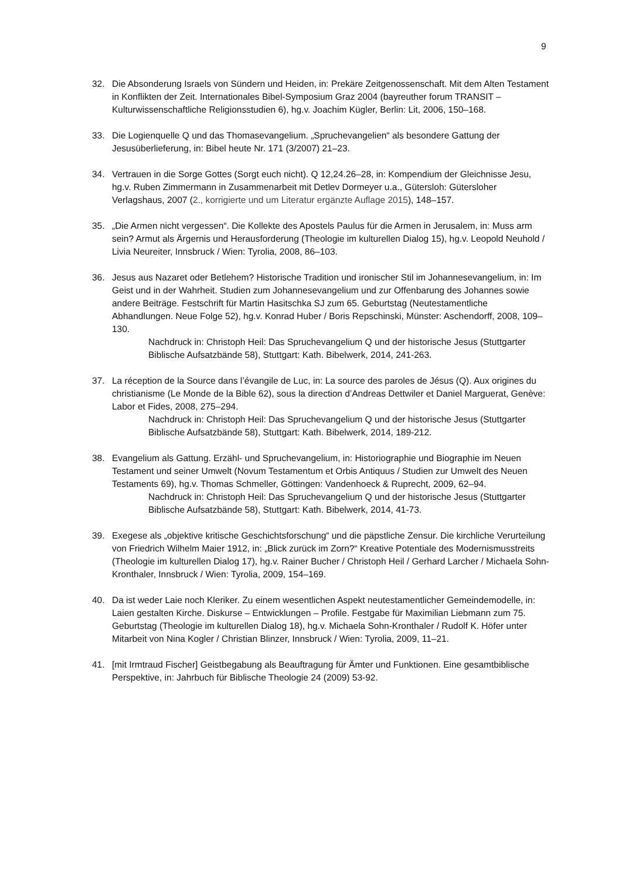9
32. Die Absonderung Israels von Sündern und Heiden, in: Prekäre Zeitgenossenschaft. Mit dem Alten Testament in Konflikten der Zeit. Internationales Bibel-Symposium Graz 2004 (bayreuther forum TRANSIT – Kulturwissenschaftliche Religionsstudien 6), hg.v. Joachim Kügler, Berlin: Lit, 2006, 150–168.
33. Die Logienquelle Q und das Thomasevangelium. „Spruchevangelien“ als besondere Gattung der Jesusüberlieferung, in: Bibel heute Nr. 171 (3/2007) 21–23.
34. Vertrauen in die Sorge Gottes (Sorgt euch nicht). Q 12,24.26–28, in: Kompendium der Gleichnisse Jesu, hg.v. Ruben Zimmermann in Zusammenarbeit mit Detlev Dormeyer u.a., Gütersloh: Gütersloher Verlagshaus, 2007 (2., korrigierte und um Literatur ergänzte Auflage 2015), 148–157.
35. „Die Armen nicht vergessen“. Die Kollekte des Apostels Paulus für die Armen in Jerusalem, in: Muss arm sein? Armut als Ärgernis und Herausforderung (Theologie im kulturellen Dialog 15), hg.v. Leopold Neuhold / Livia Neureiter, Innsbruck / Wien: Tyrolia, 2008, 86–103.
36. Jesus aus Nazaret oder Betlehem? Historische Tradition und ironischer Stil im Johannesevangelium, in: Im Geist und in der Wahrheit. Studien zum Johannesevangelium und zur Offenbarung des Johannes sowie andere Beiträge. Festschrift für Martin Hasitschka SJ zum 65. Geburtstag (Neutestamentliche Abhandlungen. Neue Folge 52), hg.v. Konrad Huber / Boris Repschinski, Münster: Aschendorff, 2008, 109–130.
Nachdruck in: Christoph Heil: Das Spruchevangelium Q und der historische Jesus (Stuttgarter Biblische Aufsatzbände 58), Stuttgart: Kath. Bibelwerk, 2014, 241-263.
37. La réception de la Source dans l’évangile de Luc, in: La source des paroles de Jésus (Q). Aux origines du christianisme (Le Monde de la Bible 62), sous la direction d’Andreas Dettwiler et Daniel Marguerat, Genève: Labor et Fides, 2008, 275–294.
Nachdruck in: Christoph Heil: Das Spruchevangelium Q und der historische Jesus (Stuttgarter Biblische Aufsatzbände 58), Stuttgart: Kath. Bibelwerk, 2014, 189-212.
38. Evangelium als Gattung. Erzähl- und Spruchevangelium, in: Historiographie und Biographie im Neuen Testament und seiner Umwelt (Novum Testamentum et Orbis Antiquus / Studien zur Umwelt des Neuen Testaments 69), hg.v. Thomas Schmeller, Göttingen: Vandenhoeck & Ruprecht, 2009, 62–94.
Nachdruck in: Christoph Heil: Das Spruchevangelium Q und der historische Jesus (Stuttgarter Biblische Aufsatzbände 58), Stuttgart: Kath. Bibelwerk, 2014, 41-73.
39. Exegese als „objektive kritische Geschichtsforschung“ und die päpstliche Zensur. Die kirchliche Verurteilung von Friedrich Wilhelm Maier 1912, in: „Blick zurück im Zorn?“ Kreative Potentiale des Modernismusstreits (Theologie im kulturellen Dialog 17), hg.v. Rainer Bucher / Christoph Heil / Gerhard Larcher / Michaela Sohn-Kronthaler, Innsbruck / Wien: Tyrolia, 2009, 154–169.
40. Da ist weder Laie noch Kleriker. Zu einem wesentlichen Aspekt neutestamentlicher Gemeindemodelle, in: Laien gestalten Kirche. Diskurse – Entwicklungen – Profile. Festgabe für Maximilian Liebmann zum 75. Geburtstag (Theologie im kulturellen Dialog 18), hg.v. Michaela Sohn-Kronthaler / Rudolf K. Höfer unter Mitarbeit von Nina Kogler / Christian Blinzer, Innsbruck / Wien: Tyrolia, 2009, 11–21.
41. [mit Irmtraud Fischer] Geistbegabung als Beauftragung für Ämter und Funktionen. Eine gesamtbiblische Perspektive, in: Jahrbuch für Biblische Theologie 24 (2009) 53-92.